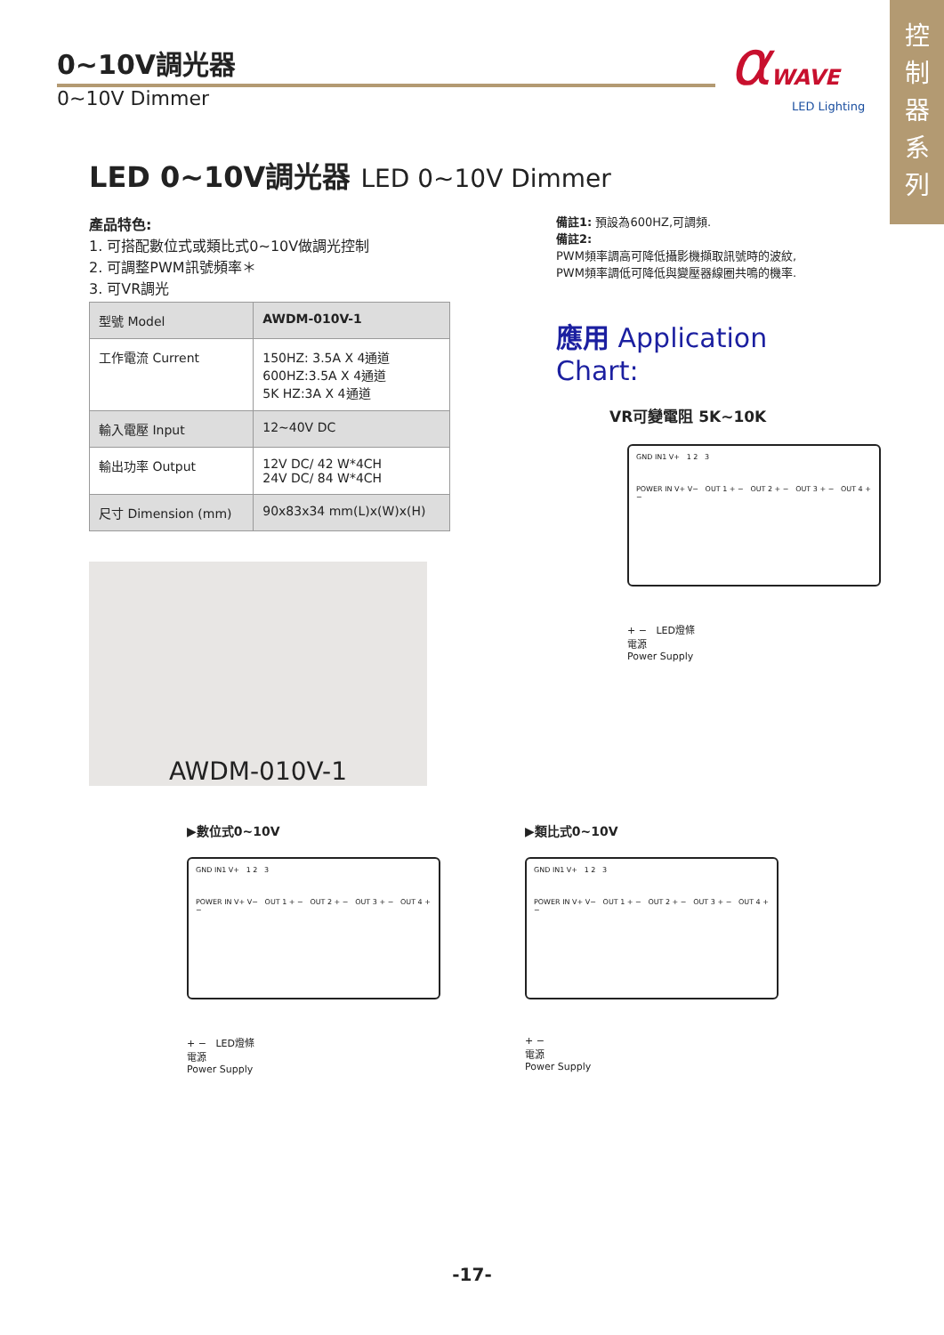控
制
器
系
列
αWAVE
LED Lighting
0~10V調光器
0~10V Dimmer
LED 0~10V調光器 LED 0~10V Dimmer
產品特色:
1. 可搭配數位式或類比式0~10V做調光控制
2. 可調整PWM訊號頻率＊
3. 可VR調光
| 型號 Model | AWDM-010V-1 |
| 工作電流 Current | 150HZ: 3.5A X 4通道 600HZ:3.5A X 4通道 5K HZ:3A X 4通道 |
| 輸入電壓 Input | 12~40V DC |
| 輸出功率 Output | 12V DC/ 42 W*4CH 24V DC/ 84 W*4CH |
| 尺寸 Dimension (mm) | 90x83x34 mm(L)x(W)x(H) |
AWDM-010V-1
備註1: 預設為600HZ,可調頻.
備註2:
PWM頻率調高可降低攝影機擷取訊號時的波紋,
PWM頻率調低可降低與變壓器線圈共鳴的機率.
應用 Application Chart:
VR可變電阻 5K~10K
GND IN1 V+ 1 2 3
POWER IN V+ V− OUT 1 + − OUT 2 + − OUT 3 + − OUT 4 + −
+ − LED燈條
電源
Power Supply
▶數位式0~10V
GND IN1 V+ 1 2 3
POWER IN V+ V− OUT 1 + − OUT 2 + − OUT 3 + − OUT 4 + −
+ − LED燈條
電源
Power Supply
▶類比式0~10V
GND IN1 V+ 1 2 3
POWER IN V+ V− OUT 1 + − OUT 2 + − OUT 3 + − OUT 4 + −
+ −
電源
Power Supply
-17-